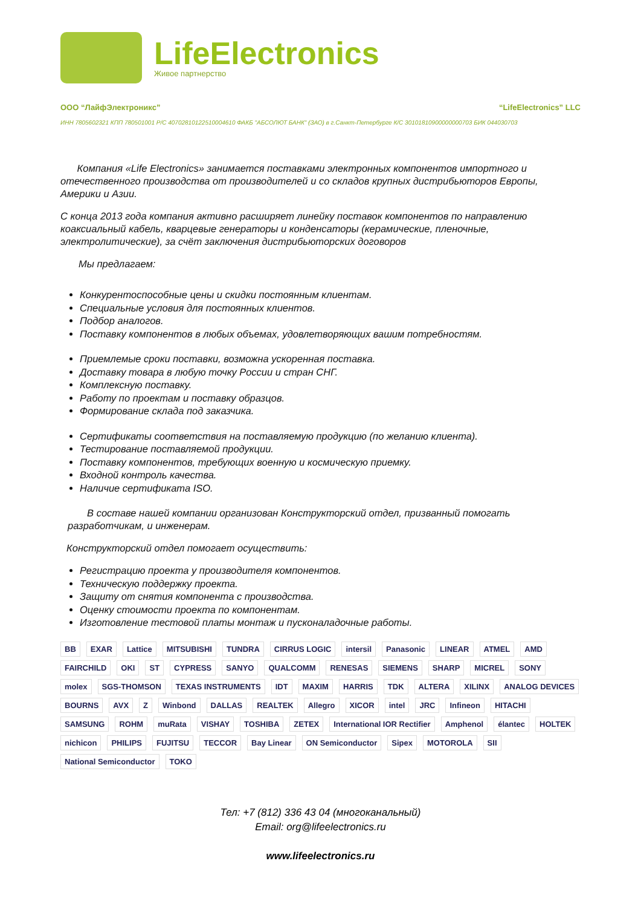LifeElectronics
Живое партнерство
ООО “ЛайфЭлектроникс” “LifeElectronics” LLC
ИНН 7805602321 КПП 780501001 Р/С 40702810122510004610 ФАКБ "АБСОЛЮТ БАНК" (ЗАО) в г.Санкт-Петербурге К/С 30101810900000000703 БИК 044030703
Компания «Life Electronics» занимается поставками электронных компонентов импортного и отечественного производства от производителей и со складов крупных дистрибьюторов Европы, Америки и Азии.
С конца 2013 года компания активно расширяет линейку поставок компонентов по направлению коаксиальный кабель, кварцевые генераторы и конденсаторы (керамические, пленочные, электролитические), за счёт заключения дистрибьюторских договоров
Мы предлагаем:
Конкурентоспособные цены и скидки постоянным клиентам.
Специальные условия для постоянных клиентов.
Подбор аналогов.
Поставку компонентов в любых объемах, удовлетворяющих вашим потребностям.
Приемлемые сроки поставки, возможна ускоренная поставка.
Доставку товара в любую точку России и стран СНГ.
Комплексную поставку.
Работу по проектам и поставку образцов.
Формирование склада под заказчика.
Сертификаты соответствия на поставляемую продукцию (по желанию клиента).
Тестирование поставляемой продукции.
Поставку компонентов, требующих военную и космическую приемку.
Входной контроль качества.
Наличие сертификата ISO.
В составе нашей компании организован Конструкторский отдел, призванный помогать разработчикам, и инженерам.
Конструкторский отдел помогает осуществить:
Регистрацию проекта у производителя компонентов.
Техническую поддержку проекта.
Защиту от снятия компонента с производства.
Оценку стоимости проекта по компонентам.
Изготовление тестовой платы монтаж и пусконаладочные работы.
BB EXAR Lattice MITSUBISHI TUNDRA CIRRUS LOGIC intersil Panasonic LINEAR ATMEL AMD FAIRCHILD OKI ST CYPRESS SANYO QUALCOMM RENESAS SIEMENS SHARP MICREL SONY molex SGS-THOMSON TEXAS INSTRUMENTS IDT MAXIM HARRIS TDK ALTERA XILINX ANALOG DEVICES BOURNS AVX Z Winbond DALLAS REALTEK Allegro XICOR intel JRC Infineon HITACHI SAMSUNG ROHM muRata VISHAY TOSHIBA ZETEX International IOR Rectifier Amphenol élantec HOLTEK nichicon PHILIPS FUJITSU TECCOR Bay Linear ON Semiconductor Sipex MOTOROLA SII National Semiconductor TOKO
Тел: +7 (812) 336 43 04 (многоканальный)
Email: org@lifeelectronics.ru
www.lifeelectronics.ru